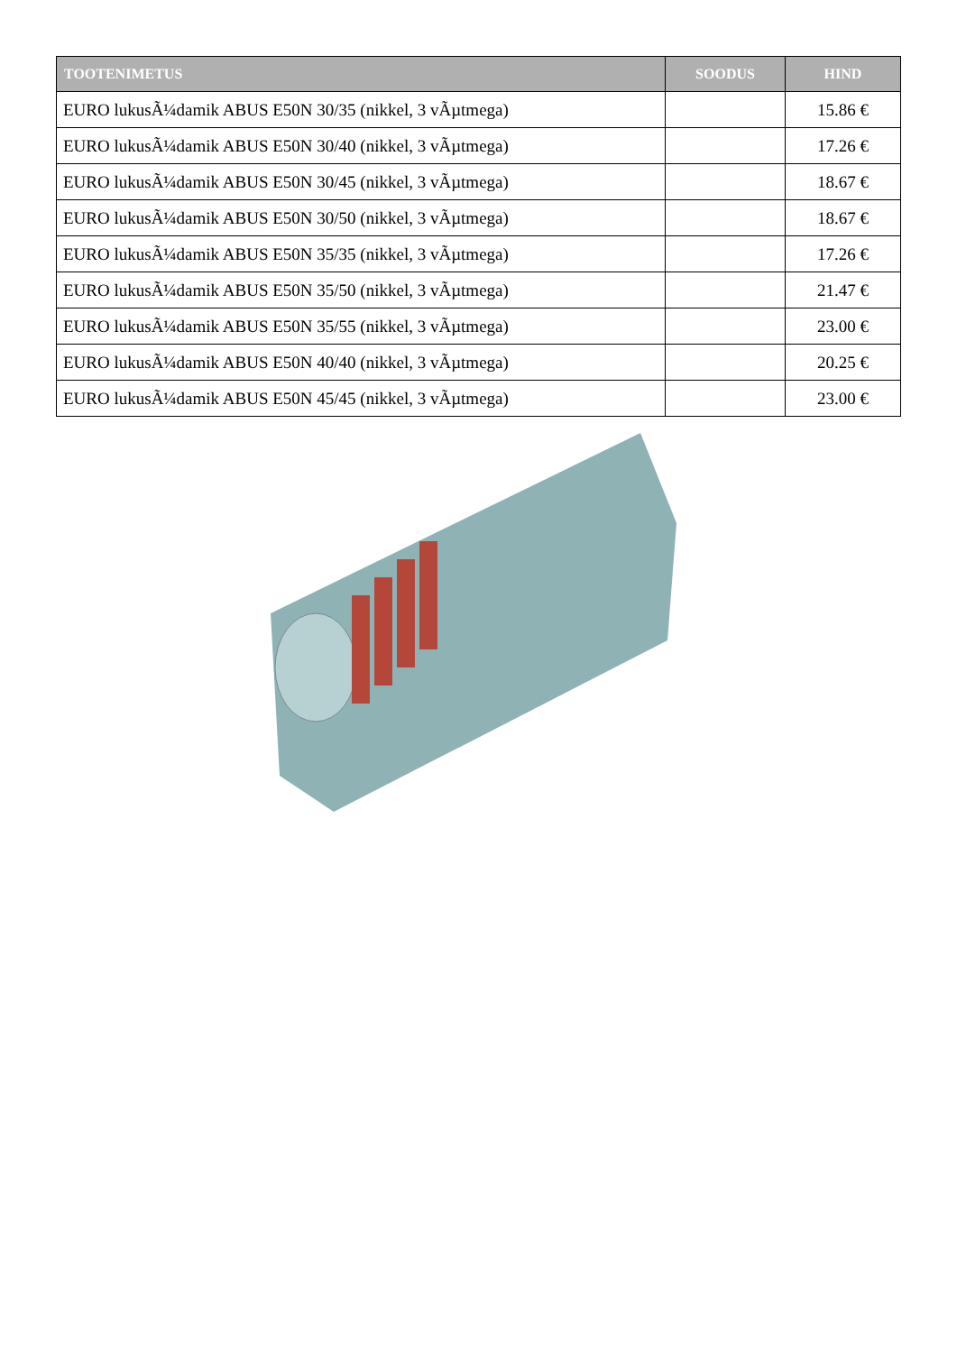| TOOTENIMETUS | SOODUS | HIND |
| --- | --- | --- |
| EURO lukusÃ¼damik ABUS E50N 30/35 (nikkel, 3 vÃµtmega) | | 15.86 € |
| EURO lukusÃ¼damik ABUS E50N 30/40 (nikkel, 3 vÃµtmega) | | 17.26 € |
| EURO lukusÃ¼damik ABUS E50N 30/45 (nikkel, 3 vÃµtmega) | | 18.67 € |
| EURO lukusÃ¼damik ABUS E50N 30/50 (nikkel, 3 vÃµtmega) | | 18.67 € |
| EURO lukusÃ¼damik ABUS E50N 35/35 (nikkel, 3 vÃµtmega) | | 17.26 € |
| EURO lukusÃ¼damik ABUS E50N 35/50 (nikkel, 3 vÃµtmega) | | 21.47 € |
| EURO lukusÃ¼damik ABUS E50N 35/55 (nikkel, 3 vÃµtmega) | | 23.00 € |
| EURO lukusÃ¼damik ABUS E50N 40/40 (nikkel, 3 vÃµtmega) | | 20.25 € |
| EURO lukusÃ¼damik ABUS E50N 45/45 (nikkel, 3 vÃµtmega) | | 23.00 € |